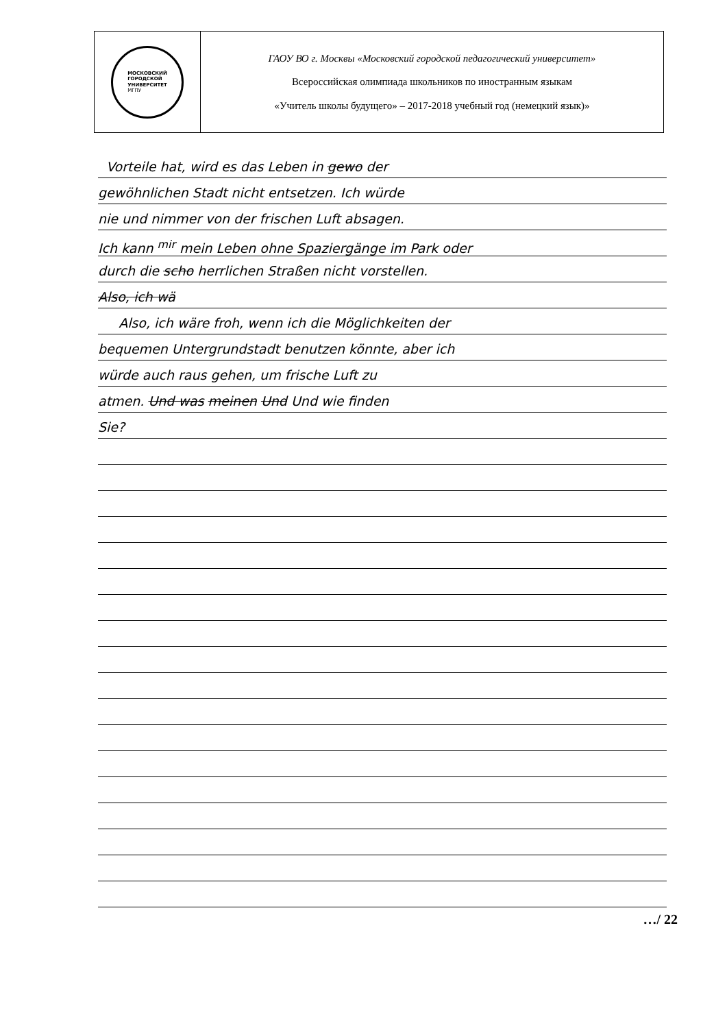| МОСКОВСКИЙ ГОРОДСКОЙ УНИВЕРСИТЕТ МГПУ | ГАОУ ВО г. Москвы «Московский городской педагогический университет» Всероссийская олимпиада школьников по иностранным языкам «Учитель школы будущего» – 2017-2018 учебный год (немецкий язык)» |
Vorteile hat, wird es das Leben in gewo der
gewöhnlichen Stadt nicht entsetzen. Ich würde
nie und nimmer von der frischen Luft absagen.
Ich kann <sup>mir</sup> mein Leben ohne Spaziergänge im Park oder
durch die scho herrlichen Straßen nicht vorstellen.
Also, ich wä
Also, ich wäre froh, wenn ich die Möglichkeiten der
bequemen Untergrundstadt benutzen könnte, aber ich
würde auch raus gehen, um frische Luft zu
atmen. Und was meinen Und Und wie finden
Sie?
…/ 22